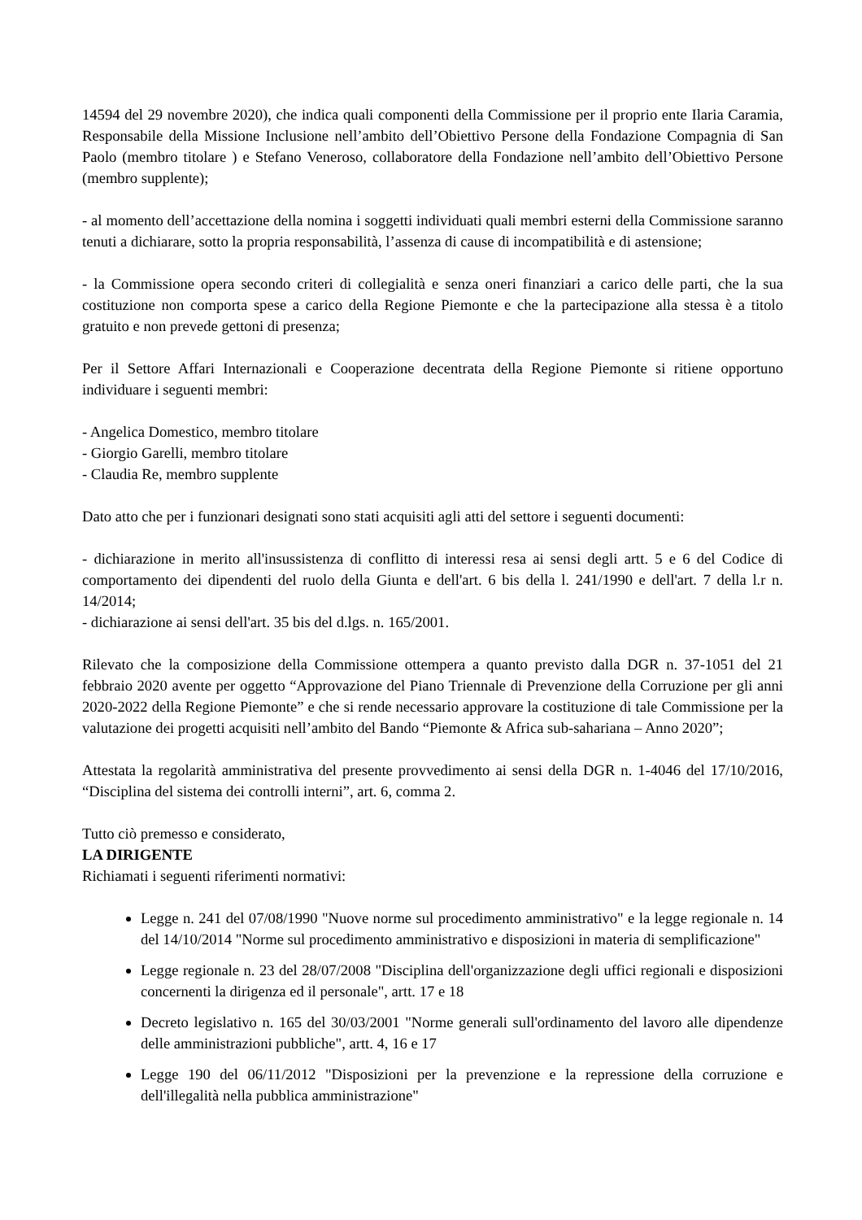14594 del 29 novembre 2020), che indica quali componenti della Commissione per il proprio ente Ilaria Caramia, Responsabile della Missione Inclusione nell’ambito dell’Obiettivo Persone della Fondazione Compagnia di San Paolo (membro titolare ) e Stefano Veneroso, collaboratore della Fondazione nell’ambito dell’Obiettivo Persone (membro supplente);
- al momento dell’accettazione della nomina i soggetti individuati quali membri esterni della Commissione saranno tenuti a dichiarare, sotto la propria responsabilità, l’assenza di cause di incompatibilità e di astensione;
- la Commissione opera secondo criteri di collegialità e senza oneri finanziari a carico delle parti, che la sua costituzione non comporta spese a carico della Regione Piemonte e che la partecipazione alla stessa è a titolo gratuito e non prevede gettoni di presenza;
Per il Settore Affari Internazionali e Cooperazione decentrata della Regione Piemonte si ritiene opportuno individuare i seguenti membri:
- Angelica Domestico, membro titolare
- Giorgio Garelli, membro titolare
- Claudia Re, membro supplente
Dato atto che per i funzionari designati sono stati acquisiti agli atti del settore i seguenti documenti:
- dichiarazione in merito all'insussistenza di conflitto di interessi resa ai sensi degli artt. 5 e 6 del Codice di comportamento dei dipendenti del ruolo della Giunta e dell'art. 6 bis della l. 241/1990 e dell'art. 7 della l.r n. 14/2014;
- dichiarazione ai sensi dell'art. 35 bis del d.lgs. n. 165/2001.
Rilevato che la composizione della Commissione ottempera a quanto previsto dalla DGR n. 37-1051 del 21 febbraio 2020 avente per oggetto “Approvazione del Piano Triennale di Prevenzione della Corruzione per gli anni 2020-2022 della Regione Piemonte” e che si rende necessario approvare la costituzione di tale Commissione per la valutazione dei progetti acquisiti nell’ambito del Bando “Piemonte & Africa sub-sahariana – Anno 2020”;
Attestata la regolarità amministrativa del presente provvedimento ai sensi della DGR n. 1-4046 del 17/10/2016, “Disciplina del sistema dei controlli interni”, art. 6, comma 2.
Tutto ciò premesso e considerato,
LA DIRIGENTE
Richiamati i seguenti riferimenti normativi:
Legge n. 241 del 07/08/1990 "Nuove norme sul procedimento amministrativo" e la legge regionale n. 14 del 14/10/2014 "Norme sul procedimento amministrativo e disposizioni in materia di semplificazione"
Legge regionale n. 23 del 28/07/2008 "Disciplina dell'organizzazione degli uffici regionali e disposizioni concernenti la dirigenza ed il personale", artt. 17 e 18
Decreto legislativo n. 165 del 30/03/2001 "Norme generali sull'ordinamento del lavoro alle dipendenze delle amministrazioni pubbliche", artt. 4, 16 e 17
Legge 190 del 06/11/2012 "Disposizioni per la prevenzione e la repressione della corruzione e dell'illegalità nella pubblica amministrazione"